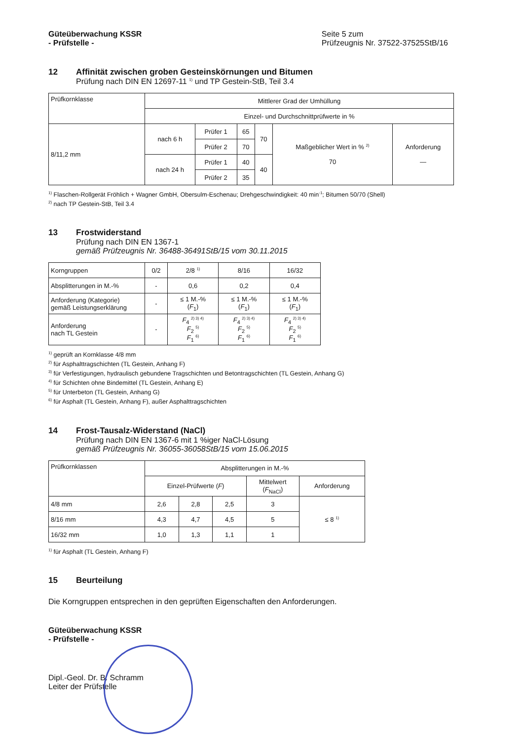Güteüberwachung KSSR
- Prüfstelle -
Seite 5 zum
Prüfzeugnis Nr. 37522-37525StB/16
12 Affinität zwischen groben Gesteinskörnungen und Bitumen
Prüfung nach DIN EN 12697-11 <sup>1)</sup> und TP Gestein-StB, Teil 3.4
| Prüfkornklasse | Mittlerer Grad der Umhüllung | |
| --- | --- | --- |
| | Einzel- und Durchschnittprüfwerte in % | |
| 8/11,2 mm | nach 6 h | Prüfer 1 | 65 | 70 | Maßgeblicher Wert in % <sup>2)</sup> 70 | Anforderung — |
| | | Prüfer 2 | 70 | | | |
| | nach 24 h | Prüfer 1 | 40 | 40 | | |
| | | Prüfer 2 | 35 | | | |
<sup>1)</sup> Flaschen-Rollgerät Fröhlich + Wagner GmbH, Obersulm-Eschenau; Drehgeschwindigkeit: 40 min<sup>-1</sup>; Bitumen 50/70 (Shell)
<sup>2)</sup> nach TP Gestein-StB, Teil 3.4
13 Frostwiderstand
Prüfung nach DIN EN 1367-1
gemäß Prüfzeugnis Nr. 36488-36491StB/15 vom 30.11.2015
| Korngruppen | 0/2 | 2/8 <sup>1)</sup> | 8/16 | 16/32 |
| Absplitterungen in M.-% | - | 0,6 | 0,2 | 0,4 |
| Anforderung (Kategorie) gemäß Leistungserklärung | - | ≤ 1 M.-% ( F<sub>1</sub>) | ≤ 1 M.-% ( F<sub>1</sub>) | ≤ 1 M.-% ( F<sub>1</sub>) |
| Anforderung nach TL Gestein | - | F<sub>4</sub> <sup>2) 3) 4)</sup> F<sub>2</sub> <sup>5)</sup> F<sub>1</sub> <sup>6)</sup> | F<sub>4</sub> <sup>2) 3) 4)</sup> F<sub>2</sub> <sup>5)</sup> F<sub>1</sub> <sup>6)</sup> | F<sub>4</sub> <sup>2) 3) 4)</sup> F<sub>2</sub> <sup>5)</sup> F<sub>1</sub> <sup>6)</sup> |
<sup>1)</sup> geprüft an Kornklasse 4/8 mm
<sup>2)</sup> für Asphalttragschichten (TL Gestein, Anhang F)
<sup>3)</sup> für Verfestigungen, hydraulisch gebundene Tragschichten und Betontragschichten (TL Gestein, Anhang G)
<sup>4)</sup> für Schichten ohne Bindemittel (TL Gestein, Anhang E)
<sup>5)</sup> für Unterbeton (TL Gestein, Anhang G)
<sup>6)</sup> für Asphalt (TL Gestein, Anhang F), außer Asphalttragschichten
14 Frost-Tausalz-Widerstand (NaCl)
Prüfung nach DIN EN 1367-6 mit 1 %iger NaCl-Lösung
gemäß Prüfzeugnis Nr. 36055-36058StB/15 vom 15.06.2015
| Prüfkornklassen | Absplitterungen in M.-% | | | | |
| | Einzel-Prüfwerte ( F ) | | | Mittelwert ( F<sub>NaCl</sub>) | Anforderung |
| 4/8 mm | 2,6 | 2,8 | 2,5 | 3 | ≤ 8 <sup>1)</sup> |
| 8/16 mm | 4,3 | 4,7 | 4,5 | 5 | |
| 16/32 mm | 1,0 | 1,3 | 1,1 | 1 | |
<sup>1)</sup> für Asphalt (TL Gestein, Anhang F)
15 Beurteilung
Die Korngruppen entsprechen in den geprüften Eigenschaften den Anforderungen.
Güteüberwachung KSSR
- Prüfstelle -
Dipl.-Geol. Dr. B. Schramm
Leiter der Prüfstelle